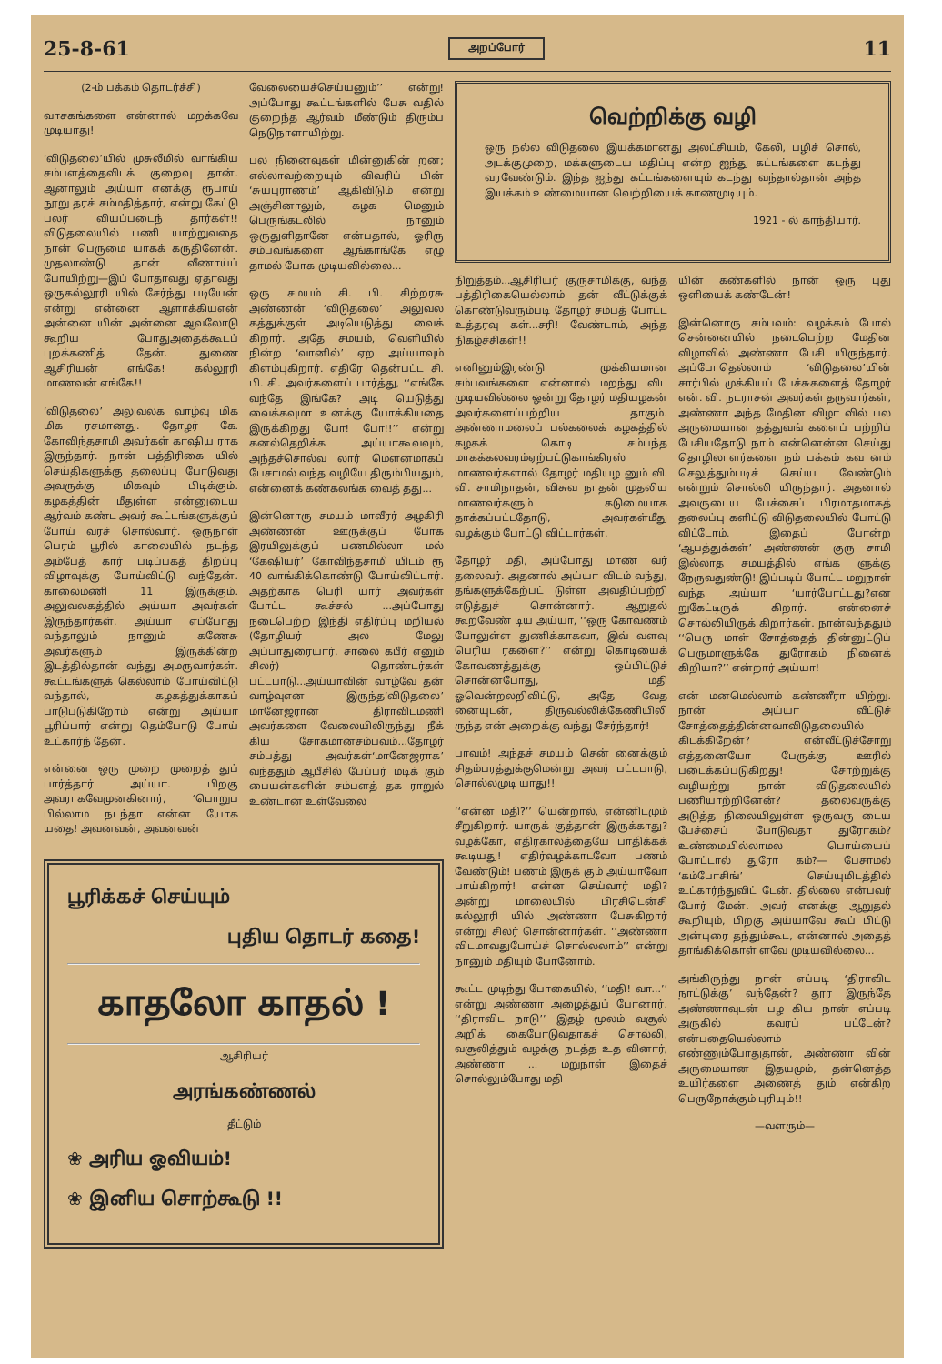25-8-61 அறப்போர் 11
(2-ம் பக்கம் தொடர்ச்சி)
வாசகங்களை என்னால் மறக்கவே முடியாது!
‘விடுதலை’யில் முசுலீமில் வாங்கிய சம்பளத்தைவிடக் குறைவு தான். ஆனாலும் அய்யா எனக்கு ரூபாய் நூறு தரச் சம்மதித்தார், என்று கேட்டு பலர் வியப்படைந் தார்கள்!! விடுதலையில் பணி யாற்றுவதை நான் பெருமை யாகக் கருதினேன். முதலாண்டு தான் வீணாய்ப் போயிற்று—இப் போதாவது ஏதாவது ஒருகல்லூரி யில் சேர்ந்து படியேன் என்று என்னை ஆளாக்கியஎன் அன்னை யின் அன்னை ஆவலோடு கூறிய போதுஅதைக்கூடப் புறக்கணித் தேன். துணை ஆசிரியன் எங்கே! கல்லூரி மாணவன் எங்கே!!
‘விடுதலை’ அலுவலக வாழ்வு மிக மிக ரசமானது. தோழர் கே. கோவிந்தசாமி அவர்கள் காஷிய ராக இருந்தார். நான் பத்திரிகை யில் செய்திகளுக்கு தலைப்பு போடுவது அவருக்கு மிகவும் பிடிக்கும். கழகத்தின் மீதுள்ள என்னுடைய ஆர்வம் கண்ட அவர் கூட்டங்களுக்குப் போய் வரச் சொல்வார். ஒருநாள் பெரம் பூரில் காலையில் நடந்த அம்பேத் கார் படிப்பகத் திறப்பு விழாவுக்கு போய்விட்டு வந்தேன். காலைமணி 11 இருக்கும். அலுவலகத்தில் அய்யா அவர்கள் இருந்தார்கள். அய்யா எப்போது வந்தாலும் நானும் கணேசு அவர்களும் இருக்கின்ற இடத்தில்தான் வந்து அமருவார்கள். கூட்டங்களுக் கெல்லாம் போய்விட்டு வந்தால், கழகத்துக்காகப் பாடுபடுகிறோம் என்று அய்யா பூரிப்பார் என்று தெம்போடு போய் உட்கார்ந் தேன்.
என்னை ஒரு முறை முறைத் துப் பார்த்தார் அய்யா. பிறகு அவராகவேமுனகினார், ‘பொறுப பில்லாம நடந்தா என்ன யோக யதை! அவனவன், அவனவன்
வேலையைச்செய்யனும்’’ என்று! அப்போது கூட்டங்களில் பேசு வதில் குறைந்த ஆர்வம் மீண்டும் திரும்ப நெடுநாளாயிற்று.
பல நினைவுகள் மின்னுகின் றன; எல்லாவற்றையும் விவரிப் பின் ‘சுயபுராணம்’ ஆகிவிடும் என்று அஞ்சினாலும், கழக மெனும் பெருங்கடலில் நானும் ஒருதுளிதானே என்பதால், ஓரிரு சம்பவங்களை ஆங்காங்கே எழு தாமல் போக முடியவில்லை...
ஒரு சமயம் சி. பி. சிற்றரசு அண்ணன் ‘விடுதலை’ அலுவல கத்துக்குள் அடியெடுத்து வைக் கிறார். அதே சமயம், வெளியில் நின்ற ‘வானில்’ ஏற அய்யாவும் கிளம்புகிறார். எதிரே தென்பட்ட சி. பி. சி. அவர்களைப் பார்த்து, ‘‘எங்கே வந்தே இங்கே? அடி யெடுத்து வைக்கவுமா உனக்கு யோக்கியதை இருக்கிறது போ! போ!!’’ என்று கனல்தெறிக்க அய்யாகூவவும், அந்தச்சொல்வ லார் மௌனமாகப் பேசாமல் வந்த வழியே திரும்பியதும், என்னைக் கண்கலங்க வைத் தது...
இன்னொரு சமயம் மாவீரர் அழகிரி அண்ணன் ஊருக்குப் போக இரயிலுக்குப் பணமில்லா மல் ‘கேஷியர்’ கோவிந்தசாமி யிடம் ரூ 40 வாங்கிக்கொண்டு போய்விட்டார். அதற்காக பெரி யார் அவர்கள் போட்ட கூச்சல் ...அப்போது நடைபெற்ற இந்தி எதிர்ப்பு மறியல் (தோழியர் அல மேலு அப்பாதுரையார், சாலை கபீர் எனும் சிலர்) தொண்டர்கள் பட்டபாடு...அய்யாவின் வாழ்வே தன் வாழ்வுஎன இருந்த‘விடுதலை’ மானேஜரான திராவிடமணி அவர்களை வேலையிலிருந்து நீக் கிய சோகமானசம்பவம்...தோழர் சம்பத்து அவர்கள்‘மானேஜராக’ வந்ததும் ஆபீசில் பேப்பர் மடிக் கும் பையன்களின் சம்பளத் தக ராறுல் உண்டான உள்வேலை
பூரிக்கச் செய்யும்
புதிய தொடர் கதை!
காதலோ காதல் !
ஆசிரியர்
அரங்கண்ணல்
தீட்டும்
❀ அரிய ஓவியம்!
❀ இனிய சொற்கூடு !!
வெற்றிக்கு வழி
ஒரு நல்ல விடுதலை இயக்கமானது அலட்சியம், கேலி, பழிச் சொல், அடக்குமுறை, மக்களுடைய மதிப்பு என்ற ஐந்து கட்டங்களை கடந்து வரவேண்டும். இந்த ஐந்து கட்டங்களையும் கடந்து வந்தால்தான் அந்த இயக்கம் உண்மையான வெற்றியைக் காணமுடியும்.
1921 - ல் காந்தியார்.
நிறுத்தம்...ஆசிரியர் குருசாமிக்கு, வந்த பத்திரிகையெல்லாம் தன் வீட்டுக்குக் கொண்டுவரும்படி தோழர் சம்பத் போட்ட உத்தரவு கள்...சரி! வேண்டாம், அந்த நிகழ்ச்சிகள்!!
எனினும்இரண்டு முக்கியமான சம்பவங்களை என்னால் மறந்து விட முடியவில்லை ஒன்று தோழர் மதியழகன் அவர்களைப்பற்றிய தாகும். அண்ணாமலைப் பல்கலைக் கழகத்தில் கழகக் கொடி சம்பந்த மாகக்கலவரம்ஏற்பட்டுகாங்கிரஸ் மாணவர்களால் தோழர் மதியழ னும் வி. வி. சாமிநாதன், விசுவ நாதன் முதலிய மாணவர்களும் கடுமையாக தாக்கப்பட்டதோடு, அவர்கள்மீது வழக்கும் போட்டு விட்டார்கள்.
தோழர் மதி, அப்போது மாண வர் தலைவர். அதனால் அய்யா விடம் வந்து, தங்களுக்கேற்பட் டுள்ள அவதிப்பற்றி எடுத்துச் சொன்னார். ஆறுதல் கூறவேண் டிய அய்யா, ‘‘ஒரு கோவணம் போலுள்ள துணிக்காகவா, இவ் வளவு பெரிய ரகளை?’’ என்று கொடியைக் கோவணத்துக்கு ஒப்பிட்டுச் சொன்னபோது, மதி ஓவென்றலறிவிட்டு, அதே வேத னையுடன், திருவல்லிக்கேணியிலி ருந்த என் அறைக்கு வந்து சேர்ந்தார்!
பாவம்! அந்தச் சமயம் சென் னைக்கும் சிதம்பரத்துக்குமென்று அவர் பட்டபாடு, சொல்லமுடி யாது!!
‘‘என்ன மதி?’’ யென்றால், என்னிடமும் சீறுகிறார். யாருக் குத்தான் இருக்காது? வழக்கோ, எதிர்காலத்தையே பாதிக்கக் கூடியது! எதிர்வழக்காடவோ பணம் வேண்டும்! பணம் இருக் கும் அய்யாவோ பாய்கிறார்! என்ன செய்வார் மதி? அன்று மாலையில் பிரசிடென்சி கல்லூரி யில் அண்ணா பேசுகிறார் என்று சிலர் சொன்னார்கள். ‘‘அண்ணா விடமாவதுபோய்ச் சொல்லலாம்’’ என்று நானும் மதியும் போனோம்.
கூட்ட முடிந்து போகையில், ‘‘மதி! வா...’’ என்று அண்ணா அழைத்துப் போனார். ‘‘திராவிட நாடு’’ இதழ் மூலம் வசூல் அறிக் கைபோடுவதாகச் சொல்லி, வசூலித்தும் வழக்கு நடத்த உத வினார், அண்ணா ... மறுநாள் இதைச் சொல்லும்போது மதி
யின் கண்களில் நான் ஒரு புது ஒளியைக் கண்டேன்!
இன்னொரு சம்பவம்: வழக்கம் போல் சென்னையில் நடைபெற்ற மேதின விழாவில் அண்ணா பேசி யிருந்தார். அப்போதெல்லாம் ‘விடுதலை’யின் சார்பில் முக்கியப் பேச்சுகளைத் தோழர் என். வி. நடராசன் அவர்கள் தருவார்கள், அண்ணா அந்த மேதின விழா வில் பல அருமையான தத்துவங் களைப் பற்றிப் பேசியதோடு நாம் என்னென்ன செய்து தொழிலாளர்களை நம் பக்கம் கவ னம் செலுத்தும்படிச் செய்ய வேண்டும் என்றும் சொல்லி யிருந்தார். அதனால் அவருடைய பேச்சைப் பிரமாதமாகத் தலைப்பு களிட்டு விடுதலையில் போட்டு விட்டோம். இதைப் போன்ற ‘ஆபத்துக்கள்’ அண்ணன் குரு சாமி இல்லாத சமயத்தில் எங்க ளுக்கு நேருவதுண்டு! இப்படிப் போட்ட மறுநாள் வந்த அய்யா ‘யார்போட்டது?என றுகேட்டிருக் கிறார். என்னைச் சொல்லியிருக் கிறார்கள். நான்வந்ததும் ‘‘பெரு மாள் சோத்தைத் தின்னுட்டுப் பெருமாளுக்கே துரோகம் நினைக் கிறியா?’’ என்றார் அய்யா!
என் மனமெல்லாம் கண்ணீரா யிற்று. நான் அய்யா வீட்டுச் சோத்தைத்தின்னவாவிடுதலையில் கிடக்கிறேன்? என்வீட்டுச்சோறு எத்தனையோ பேருக்கு ஊரில் படைக்கப்படுகிறது! சோற்றுக்கு வழியற்று நான் விடுதலையில் பணியாற்றினேன்? தலைவருக்கு அடுத்த நிலையிலுள்ள ஒருவரு டைய பேச்சைப் போடுவதா துரோகம்? உண்மையில்லாமல பொய்யைப் போட்டால் துரோ கம்?— பேசாமல் ‘கம்போசிங்’ செய்யுமிடத்தில் உட்கார்ந்துவிட் டேன். தில்லை என்பவர் போர் மேன். அவர் எனக்கு ஆறுதல் கூறியும், பிறகு அய்யாவே கூப் பிட்டு அன்புரை தந்தும்கூட, என்னால் அதைத் தாங்கிக்கொள் ளவே முடியவில்லை...
அங்கிருந்து நான் எப்படி ‘திராவிட நாட்டுக்கு’ வந்தேன்? தூர இருந்தே அண்ணாவுடன் பழ கிய நான் எப்படி அருகில் கவரப் பட்டேன்? என்பதையெல்லாம் எண்ணும்போதுதான், அண்ணா வின் அருமையான இதயமும், தன்னெத்த உயிர்களை அணைத் தும் என்கிற பெருநோக்கும் புரியும்!!
—வளரும்—